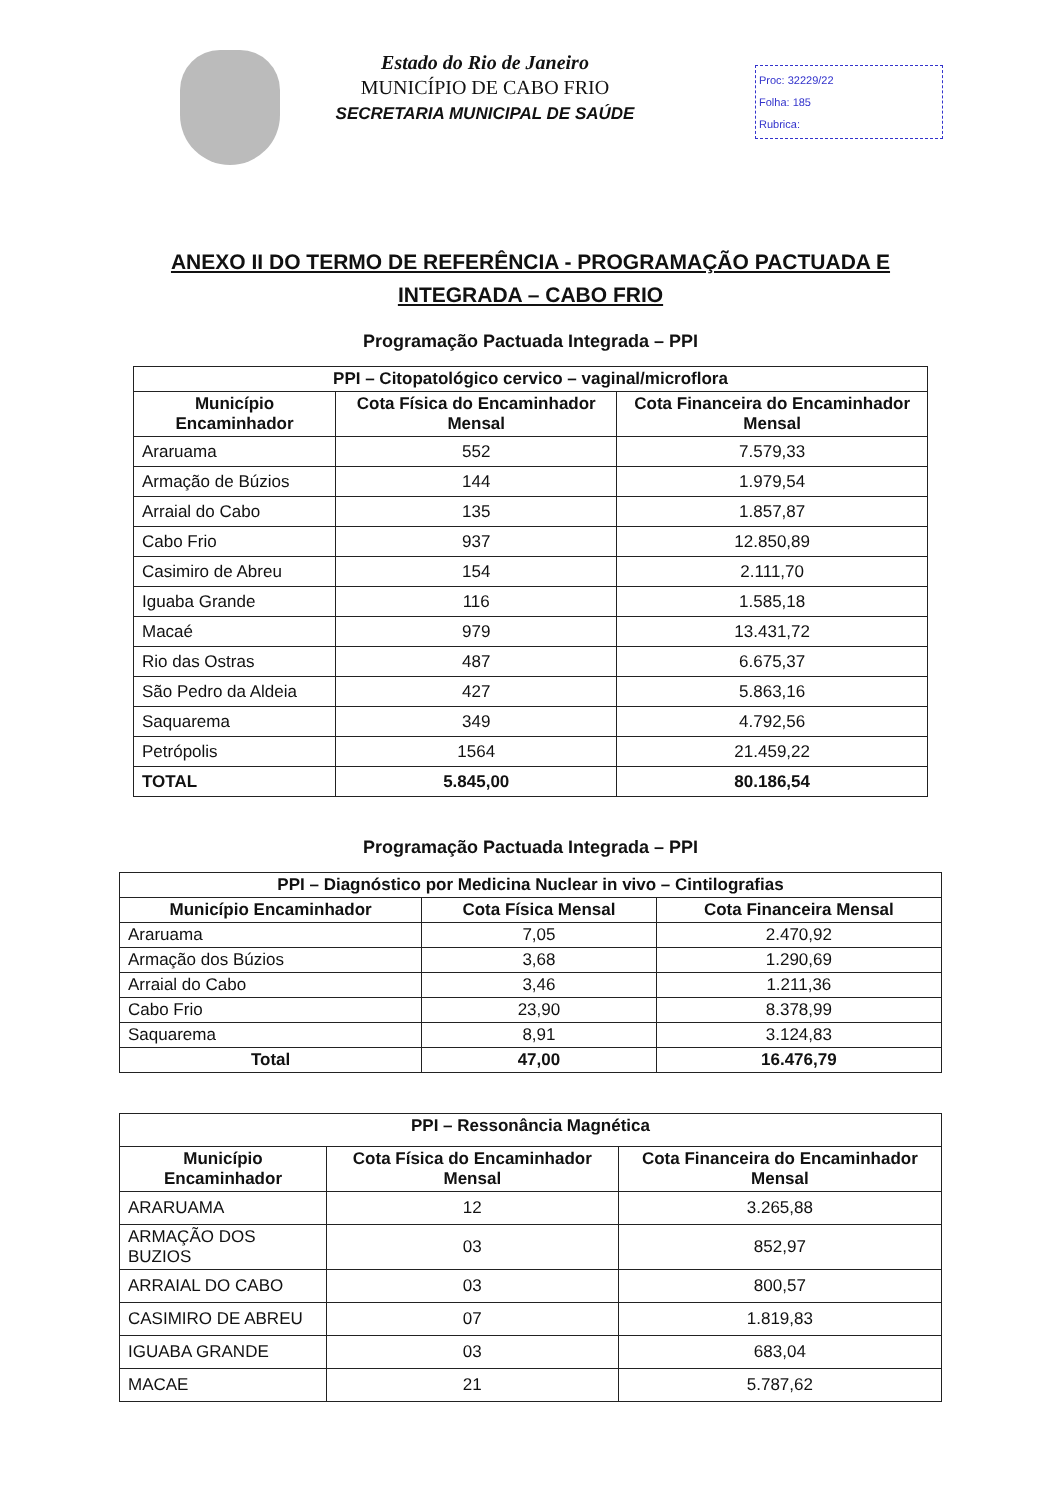Estado do Rio de Janeiro
MUNICÍPIO DE CABO FRIO
SECRETARIA MUNICIPAL DE SAÚDE
Proc: 32229/22
Folha: 185
Rubrica:
ANEXO II DO TERMO DE REFERÊNCIA - PROGRAMAÇÃO PACTUADA E
INTEGRADA – CABO FRIO
Programação Pactuada Integrada – PPI
| PPI – Citopatológico cervico – vaginal/microflora | | |
| --- | --- | --- |
| Município Encaminhador | Cota Física do Encaminhador Mensal | Cota Financeira do Encaminhador Mensal |
| Araruama | 552 | 7.579,33 |
| Armação de Búzios | 144 | 1.979,54 |
| Arraial do Cabo | 135 | 1.857,87 |
| Cabo Frio | 937 | 12.850,89 |
| Casimiro de Abreu | 154 | 2.111,70 |
| Iguaba Grande | 116 | 1.585,18 |
| Macaé | 979 | 13.431,72 |
| Rio das Ostras | 487 | 6.675,37 |
| São Pedro da Aldeia | 427 | 5.863,16 |
| Saquarema | 349 | 4.792,56 |
| Petrópolis | 1564 | 21.459,22 |
| TOTAL | 5.845,00 | 80.186,54 |
Programação Pactuada Integrada – PPI
| PPI – Diagnóstico por Medicina Nuclear in vivo – Cintilografias | | |
| --- | --- | --- |
| Município Encaminhador | Cota Física Mensal | Cota Financeira Mensal |
| Araruama | 7,05 | 2.470,92 |
| Armação dos Búzios | 3,68 | 1.290,69 |
| Arraial do Cabo | 3,46 | 1.211,36 |
| Cabo Frio | 23,90 | 8.378,99 |
| Saquarema | 8,91 | 3.124,83 |
| Total | 47,00 | 16.476,79 |
| PPI – Ressonância Magnética | | |
| --- | --- | --- |
| Município Encaminhador | Cota Física do Encaminhador Mensal | Cota Financeira do Encaminhador Mensal |
| ARARUAMA | 12 | 3.265,88 |
| ARMAÇÃO DOS BUZIOS | 03 | 852,97 |
| ARRAIAL DO CABO | 03 | 800,57 |
| CASIMIRO DE ABREU | 07 | 1.819,83 |
| IGUABA GRANDE | 03 | 683,04 |
| MACAE | 21 | 5.787,62 |